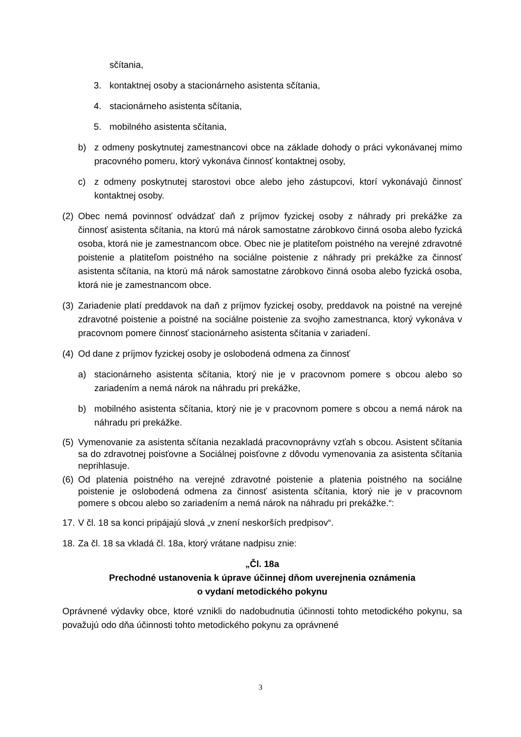sčítania,
3. kontaktnej osoby a stacionárneho asistenta sčítania,
4. stacionárneho asistenta sčítania,
5. mobilného asistenta sčítania,
b) z odmeny poskytnutej zamestnancovi obce na základe dohody o práci vykonávanej mimo pracovného pomeru, ktorý vykonáva činnosť kontaktnej osoby,
c) z odmeny poskytnutej starostovi obce alebo jeho zástupcovi, ktorí vykonávajú činnosť kontaktnej osoby.
(2) Obec nemá povinnosť odvádzať daň z príjmov fyzickej osoby z náhrady pri prekážke za činnosť asistenta sčítania, na ktorú má nárok samostatne zárobkovo činná osoba alebo fyzická osoba, ktorá nie je zamestnancom obce. Obec nie je platiteľom poistného na verejné zdravotné poistenie a platiteľom poistného na sociálne poistenie z náhrady pri prekážke za činnosť asistenta sčítania, na ktorú má nárok samostatne zárobkovo činná osoba alebo fyzická osoba, ktorá nie je zamestnancom obce.
(3) Zariadenie platí preddavok na daň z príjmov fyzickej osoby, preddavok na poistné na verejné zdravotné poistenie a poistné na sociálne poistenie za svojho zamestnanca, ktorý vykonáva v pracovnom pomere činnosť stacionárneho asistenta sčítania v zariadení.
(4) Od dane z príjmov fyzickej osoby je oslobodená odmena za činnosť
a) stacionárneho asistenta sčítania, ktorý nie je v pracovnom pomere s obcou alebo so zariadením a nemá nárok na náhradu pri prekážke,
b) mobilného asistenta sčítania, ktorý nie je v pracovnom pomere s obcou a nemá nárok na náhradu pri prekážke.
(5) Vymenovanie za asistenta sčítania nezakladá pracovnoprávny vzťah s obcou. Asistent sčítania sa do zdravotnej poisťovne a Sociálnej poisťovne z dôvodu vymenovania za asistenta sčítania neprihlasuje.
(6) Od platenia poistného na verejné zdravotné poistenie a platenia poistného na sociálne poistenie je oslobodená odmena za činnosť asistenta sčítania, ktorý nie je v pracovnom pomere s obcou alebo so zariadením a nemá nárok na náhradu pri prekážke.“:
17. V čl. 18 sa konci pripájajú slová „v znení neskorších predpisov“.
18. Za čl. 18 sa vkladá čl. 18a, ktorý vrátane nadpisu znie:
„Čl. 18a
Prechodné ustanovenia k úprave účinnej dňom uverejnenia oznámenia
o vydaní metodického pokynu
Oprávnené výdavky obce, ktoré vznikli do nadobudnutia účinnosti tohto metodického pokynu, sa považujú odo dňa účinnosti tohto metodického pokynu za oprávnené
3